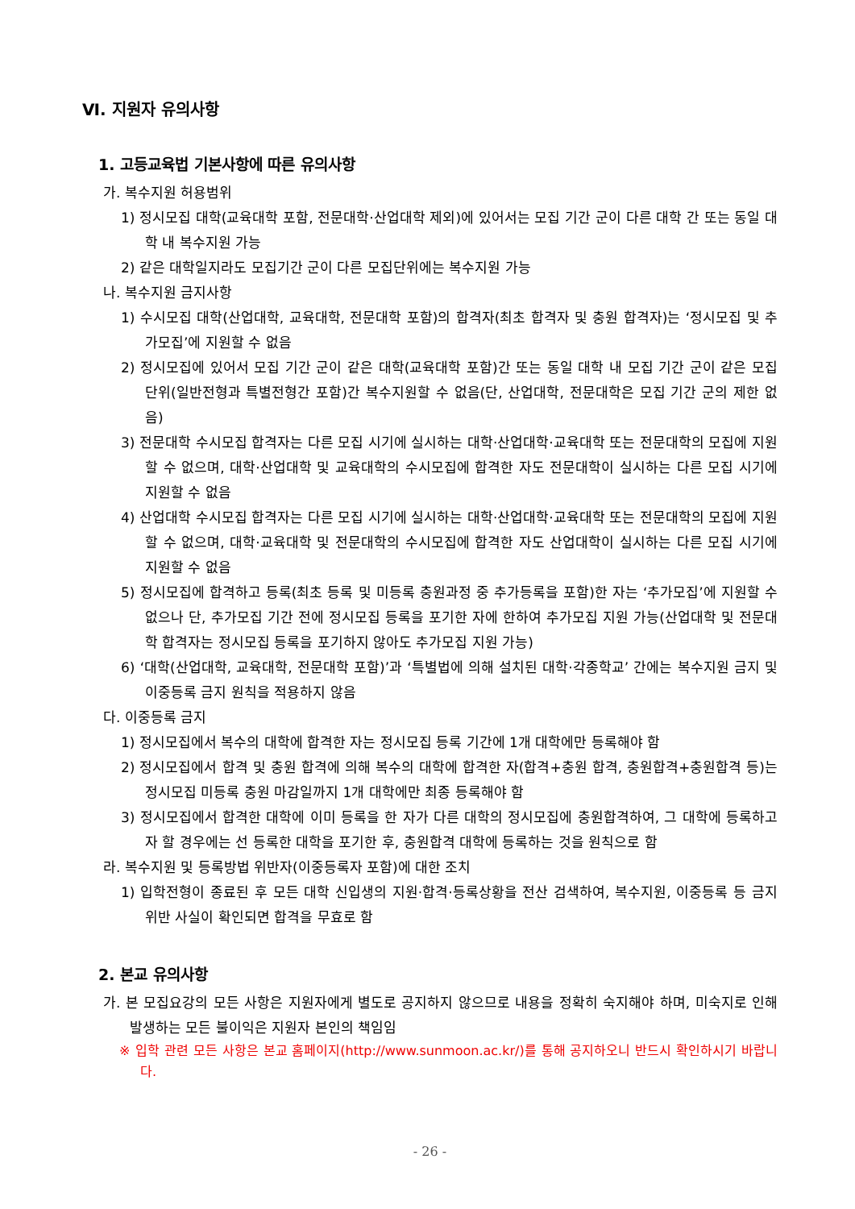Ⅵ. 지원자 유의사항
1. 고등교육법 기본사항에 따른 유의사항
가. 복수지원 허용범위
1) 정시모집 대학(교육대학 포함, 전문대학·산업대학 제외)에 있어서는 모집 기간 군이 다른 대학 간 또는 동일 대학 내 복수지원 가능
2) 같은 대학일지라도 모집기간 군이 다른 모집단위에는 복수지원 가능
나. 복수지원 금지사항
1) 수시모집 대학(산업대학, 교육대학, 전문대학 포함)의 합격자(최초 합격자 및 충원 합격자)는 ‘정시모집 및 추가모집’에 지원할 수 없음
2) 정시모집에 있어서 모집 기간 군이 같은 대학(교육대학 포함)간 또는 동일 대학 내 모집 기간 군이 같은 모집 단위(일반전형과 특별전형간 포함)간 복수지원할 수 없음(단, 산업대학, 전문대학은 모집 기간 군의 제한 없음)
3) 전문대학 수시모집 합격자는 다른 모집 시기에 실시하는 대학·산업대학·교육대학 또는 전문대학의 모집에 지원할 수 없으며, 대학·산업대학 및 교육대학의 수시모집에 합격한 자도 전문대학이 실시하는 다른 모집 시기에 지원할 수 없음
4) 산업대학 수시모집 합격자는 다른 모집 시기에 실시하는 대학·산업대학·교육대학 또는 전문대학의 모집에 지원할 수 없으며, 대학·교육대학 및 전문대학의 수시모집에 합격한 자도 산업대학이 실시하는 다른 모집 시기에 지원할 수 없음
5) 정시모집에 합격하고 등록(최초 등록 및 미등록 충원과정 중 추가등록을 포함)한 자는 ‘추가모집’에 지원할 수 없으나 단, 추가모집 기간 전에 정시모집 등록을 포기한 자에 한하여 추가모집 지원 가능(산업대학 및 전문대학 합격자는 정시모집 등록을 포기하지 않아도 추가모집 지원 가능)
6) ‘대학(산업대학, 교육대학, 전문대학 포함)’과 ‘특별법에 의해 설치된 대학·각종학교’ 간에는 복수지원 금지 및 이중등록 금지 원칙을 적용하지 않음
다. 이중등록 금지
1) 정시모집에서 복수의 대학에 합격한 자는 정시모집 등록 기간에 1개 대학에만 등록해야 함
2) 정시모집에서 합격 및 충원 합격에 의해 복수의 대학에 합격한 자(합격+충원 합격, 충원합격+충원합격 등)는 정시모집 미등록 충원 마감일까지 1개 대학에만 최종 등록해야 함
3) 정시모집에서 합격한 대학에 이미 등록을 한 자가 다른 대학의 정시모집에 충원합격하여, 그 대학에 등록하고자 할 경우에는 선 등록한 대학을 포기한 후, 충원합격 대학에 등록하는 것을 원칙으로 함
라. 복수지원 및 등록방법 위반자(이중등록자 포함)에 대한 조치
1) 입학전형이 종료된 후 모든 대학 신입생의 지원·합격·등록상황을 전산 검색하여, 복수지원, 이중등록 등 금지 위반 사실이 확인되면 합격을 무효로 함
2. 본교 유의사항
가. 본 모집요강의 모든 사항은 지원자에게 별도로 공지하지 않으므로 내용을 정확히 숙지해야 하며, 미숙지로 인해 발생하는 모든 불이익은 지원자 본인의 책임임
※ 입학 관련 모든 사항은 본교 홈페이지(http://www.sunmoon.ac.kr/)를 통해 공지하오니 반드시 확인하시기 바랍니다.
- 26 -